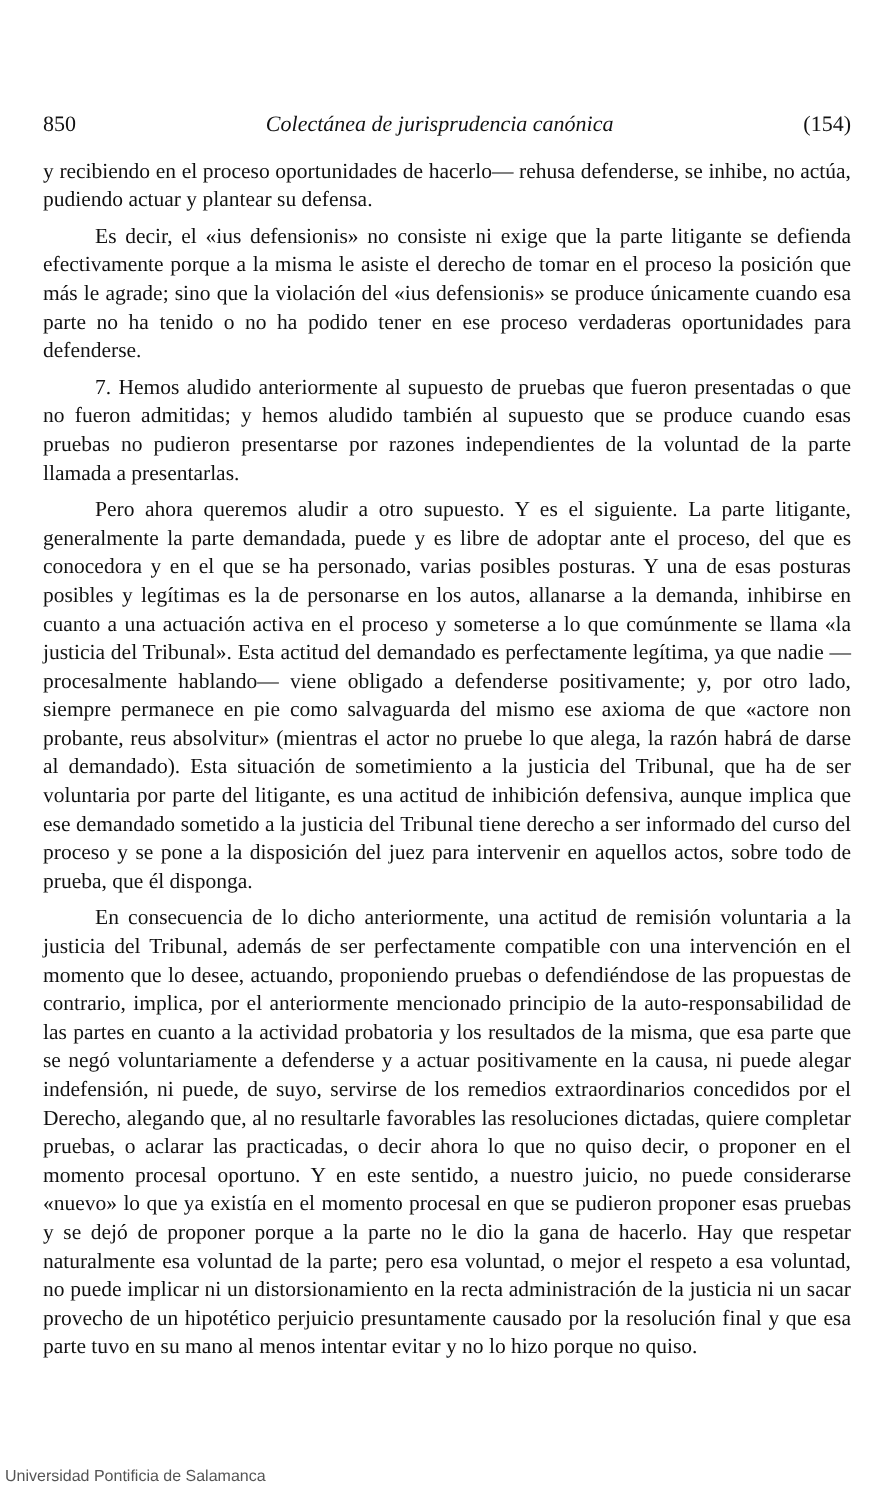850 Colectánea de jurisprudencia canónica (154)
y recibiendo en el proceso oportunidades de hacerlo— rehusa defenderse, se inhibe, no actúa, pudiendo actuar y plantear su defensa.
Es decir, el «ius defensionis» no consiste ni exige que la parte litigante se defienda efectivamente porque a la misma le asiste el derecho de tomar en el proceso la posición que más le agrade; sino que la violación del «ius defensionis» se produce únicamente cuando esa parte no ha tenido o no ha podido tener en ese proceso verdaderas oportunidades para defenderse.
7. Hemos aludido anteriormente al supuesto de pruebas que fueron presentadas o que no fueron admitidas; y hemos aludido también al supuesto que se produce cuando esas pruebas no pudieron presentarse por razones independientes de la voluntad de la parte llamada a presentarlas.
Pero ahora queremos aludir a otro supuesto. Y es el siguiente. La parte litigante, generalmente la parte demandada, puede y es libre de adoptar ante el proceso, del que es conocedora y en el que se ha personado, varias posibles posturas. Y una de esas posturas posibles y legítimas es la de personarse en los autos, allanarse a la demanda, inhibirse en cuanto a una actuación activa en el proceso y someterse a lo que comúnmente se llama «la justicia del Tribunal». Esta actitud del demandado es perfectamente legítima, ya que nadie —procesalmente hablando— viene obligado a defenderse positivamente; y, por otro lado, siempre permanece en pie como salvaguarda del mismo ese axioma de que «actore non probante, reus absolvitur» (mientras el actor no pruebe lo que alega, la razón habrá de darse al demandado). Esta situación de sometimiento a la justicia del Tribunal, que ha de ser voluntaria por parte del litigante, es una actitud de inhibición defensiva, aunque implica que ese demandado sometido a la justicia del Tribunal tiene derecho a ser informado del curso del proceso y se pone a la disposición del juez para intervenir en aquellos actos, sobre todo de prueba, que él disponga.
En consecuencia de lo dicho anteriormente, una actitud de remisión voluntaria a la justicia del Tribunal, además de ser perfectamente compatible con una intervención en el momento que lo desee, actuando, proponiendo pruebas o defendiéndose de las propuestas de contrario, implica, por el anteriormente mencionado principio de la auto-responsabilidad de las partes en cuanto a la actividad probatoria y los resultados de la misma, que esa parte que se negó voluntariamente a defenderse y a actuar positivamente en la causa, ni puede alegar indefensión, ni puede, de suyo, servirse de los remedios extraordinarios concedidos por el Derecho, alegando que, al no resultarle favorables las resoluciones dictadas, quiere completar pruebas, o aclarar las practicadas, o decir ahora lo que no quiso decir, o proponer en el momento procesal oportuno. Y en este sentido, a nuestro juicio, no puede considerarse «nuevo» lo que ya existía en el momento procesal en que se pudieron proponer esas pruebas y se dejó de proponer porque a la parte no le dio la gana de hacerlo. Hay que respetar naturalmente esa voluntad de la parte; pero esa voluntad, o mejor el respeto a esa voluntad, no puede implicar ni un distorsionamiento en la recta administración de la justicia ni un sacar provecho de un hipotético perjuicio presuntamente causado por la resolución final y que esa parte tuvo en su mano al menos intentar evitar y no lo hizo porque no quiso.
Universidad Pontificia de Salamanca